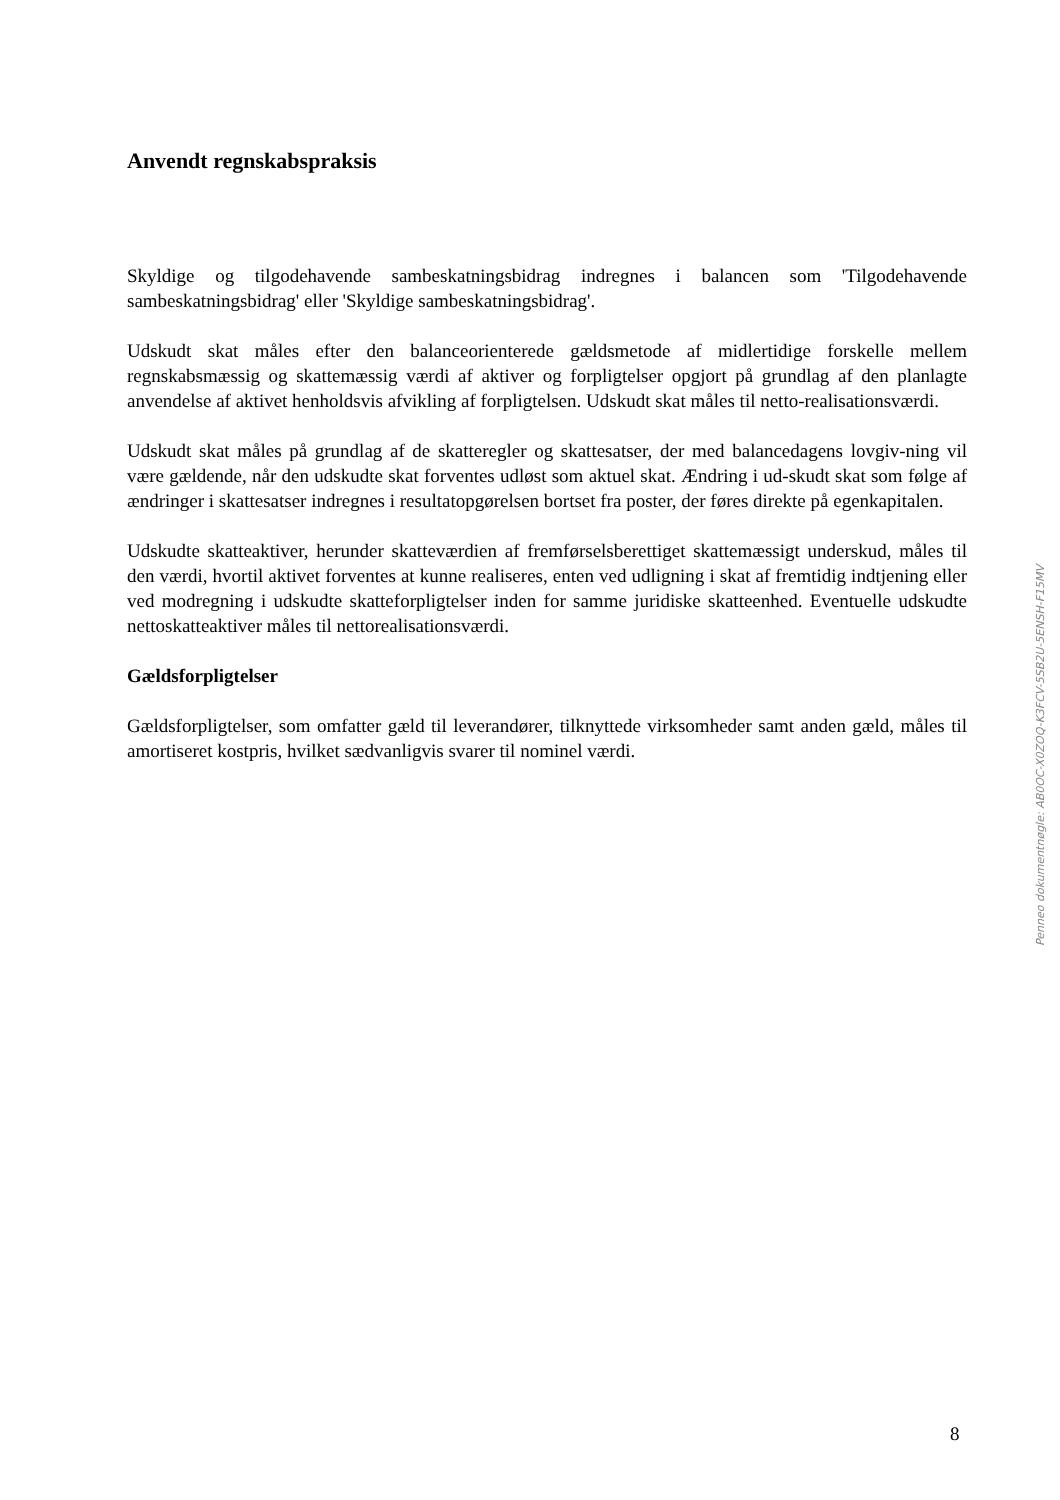Anvendt regnskabspraksis
Skyldige og tilgodehavende sambeskatningsbidrag indregnes i balancen som 'Tilgodehavende sambeskatningsbidrag' eller 'Skyldige sambeskatningsbidrag'.
Udskudt skat måles efter den balanceorienterede gældsmetode af midlertidige forskelle mellem regnskabsmæssig og skattemæssig værdi af aktiver og forpligtelser opgjort på grundlag af den planlagte anvendelse af aktivet henholdsvis afvikling af forpligtelsen. Udskudt skat måles til netto-realisationsværdi.
Udskudt skat måles på grundlag af de skatteregler og skattesatser, der med balancedagens lovgiv-ning vil være gældende, når den udskudte skat forventes udløst som aktuel skat. Ændring i ud-skudt skat som følge af ændringer i skattesatser indregnes i resultatopgørelsen bortset fra poster, der føres direkte på egenkapitalen.
Udskudte skatteaktiver, herunder skatteværdien af fremførselsberettiget skattemæssigt underskud, måles til den værdi, hvortil aktivet forventes at kunne realiseres, enten ved udligning i skat af fremtidig indtjening eller ved modregning i udskudte skatteforpligtelser inden for samme juridiske skatteenhed. Eventuelle udskudte nettoskatteaktiver måles til nettorealisationsværdi.
Gældsforpligtelser
Gældsforpligtelser, som omfatter gæld til leverandører, tilknyttede virksomheder samt anden gæld, måles til amortiseret kostpris, hvilket sædvanligvis svarer til nominel værdi.
Penneo dokumentnøgle: AB0OC-X0ZOQ-K3FCV-5SB2U-5ENSH-F15MV
8